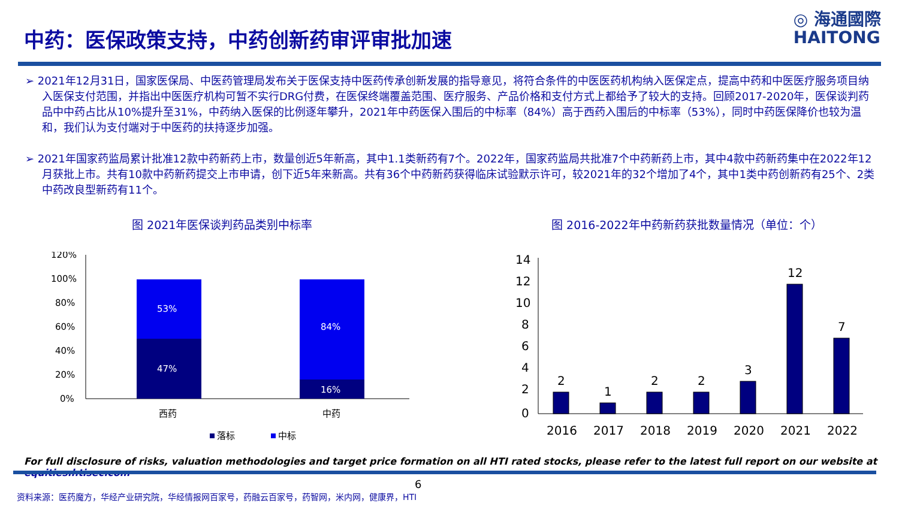中药：医保政策支持，中药创新药审评审批加速
◎ 海通國際
HAITONG
➢ 2021年12月31日，国家医保局、中医药管理局发布关于医保支持中医药传承创新发展的指导意见，将符合条件的中医医药机构纳入医保定点，提高中药和中医医疗服务项目纳入医保支付范围，并指出中医医疗机构可暂不实行DRG付费，在医保终端覆盖范围、医疗服务、产品价格和支付方式上都给予了较大的支持。回顾2017-2020年，医保谈判药品中中药占比从10%提升至31%，中药纳入医保的比例逐年攀升，2021年中药医保入围后的中标率（84%）高于西药入围后的中标率（53%），同时中药医保降价也较为温和，我们认为支付端对于中医药的扶持逐步加强。
➢ 2021年国家药监局累计批准12款中药新药上市，数量创近5年新高，其中1.1类新药有7个。2022年，国家药监局共批准7个中药新药上市，其中4款中药新药集中在2022年12月获批上市。共有10款中药新药提交上市申请，创下近5年来新高。共有36个中药新药获得临床试验默示许可，较2021年的32个增加了4个，其中1类中药创新药有25个、2类中药改良型新药有11个。
图 2021年医保谈判药品类别中标率
图 2016-2022年中药新药获批数量情况（单位：个）
120%
100%
80%
60%
40%
20%
0%
53%
47%
84%
16%
西药
中药
落标
中标
14
12
10
8
6
4
2
0
2
1
2
2
3
12
7
2016
2017
2018
2019
2020
2021
2022
For full disclosure of risks, valuation methodologies and target price formation on all HTI rated stocks, please refer to the latest full report on our website at equities.htisec.com
6
资料来源：医药魔方，华经产业研究院，华经情报网百家号，药融云百家号，药智网，米内网，健康界，HTI